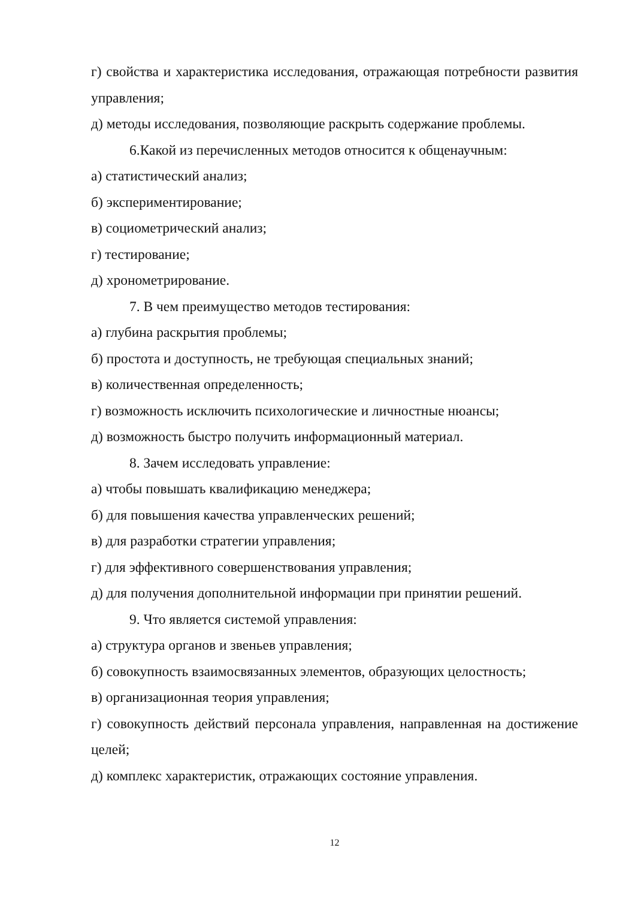г) свойства и характеристика исследования, отражающая потребности развития управления;
д) методы исследования, позволяющие раскрыть содержание проблемы.
6.Какой из перечисленных методов относится к общенаучным:
а) статистический анализ;
б) экспериментирование;
в) социометрический анализ;
г) тестирование;
д) хронометрирование.
7. В чем преимущество методов тестирования:
а) глубина раскрытия проблемы;
б) простота и доступность, не требующая специальных знаний;
в) количественная определенность;
г) возможность исключить психологические и личностные нюансы;
д) возможность быстро получить информационный материал.
8. Зачем исследовать управление:
а) чтобы повышать квалификацию менеджера;
б) для повышения качества управленческих решений;
в) для разработки стратегии управления;
г) для эффективного совершенствования управления;
д) для получения дополнительной информации при принятии решений.
9. Что является системой управления:
а) структура органов и звеньев управления;
б) совокупность взаимосвязанных элементов, образующих целостность;
в) организационная теория управления;
г) совокупность действий персонала управления, направленная на достижение целей;
д) комплекс характеристик, отражающих состояние управления.
12